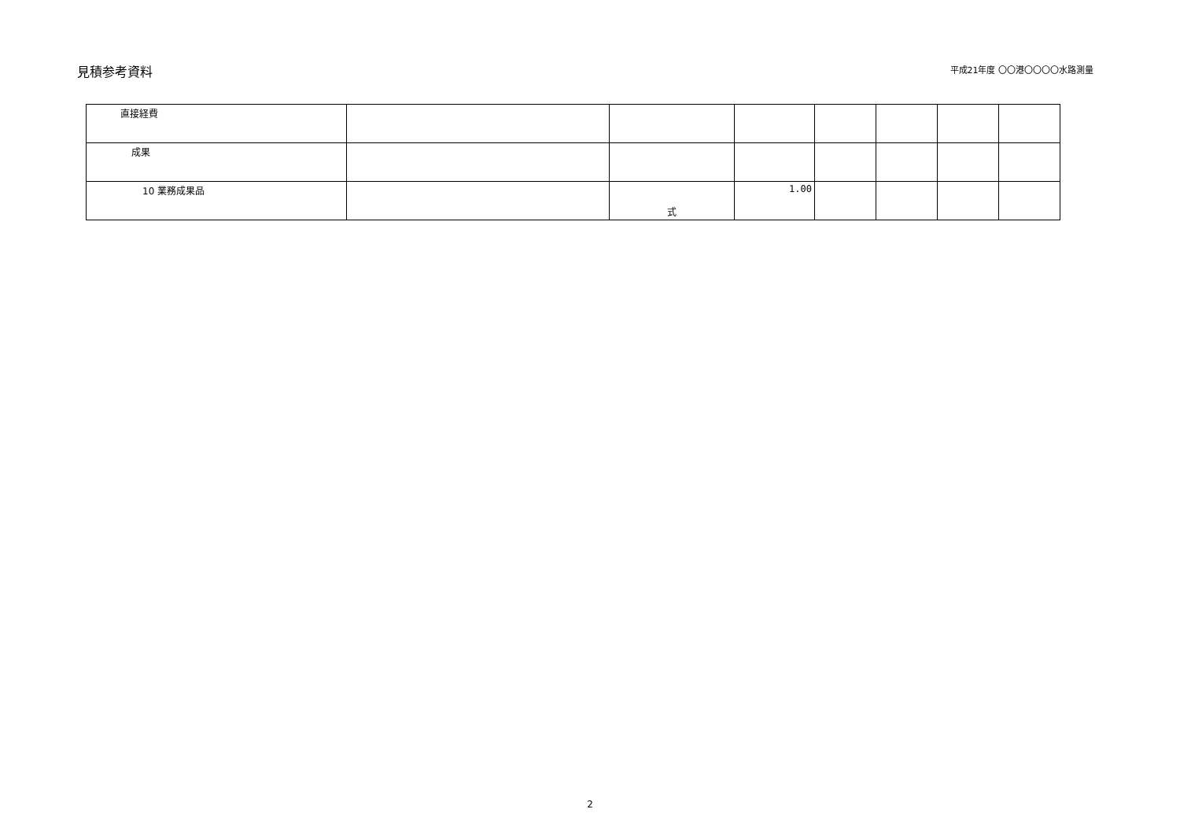見積参考資料
平成21年度 〇〇港〇〇〇〇水路測量
| 直接経費 | | | | | | | |
| 成果 | | | | | | | |
| 10 業務成果品 | | 式 | 1.00 | | | | |
2